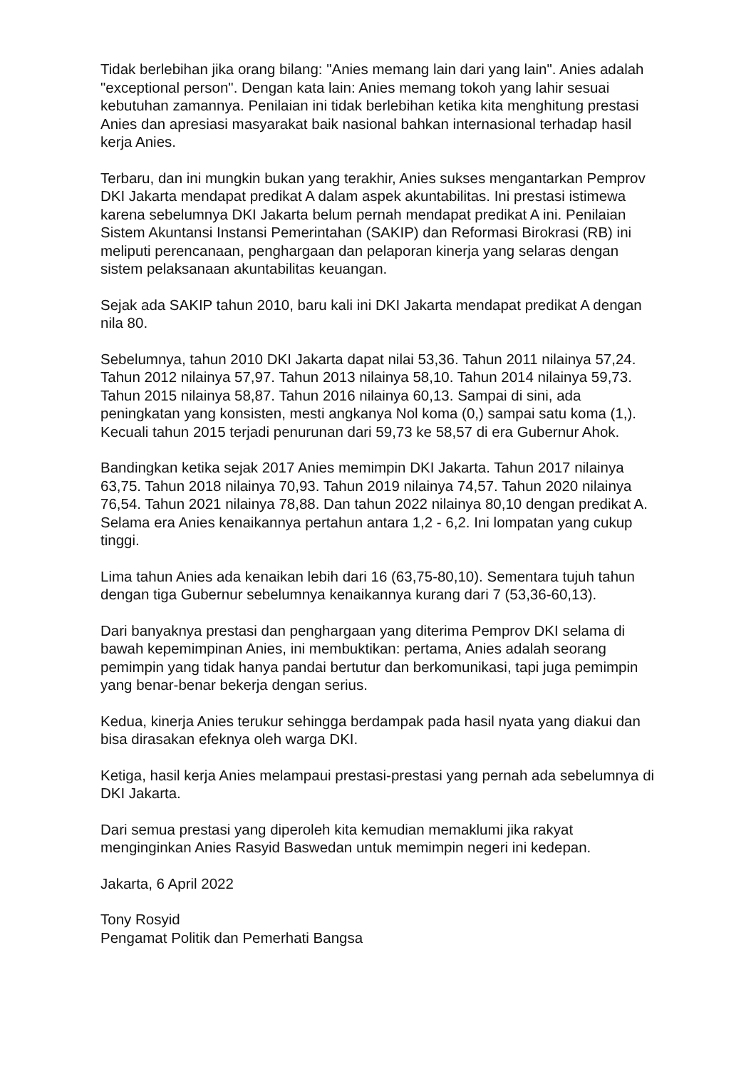Tidak berlebihan jika orang bilang: "Anies memang lain dari yang lain". Anies adalah "exceptional person". Dengan kata lain: Anies memang tokoh yang lahir sesuai kebutuhan zamannya. Penilaian ini tidak berlebihan ketika kita menghitung prestasi Anies dan apresiasi masyarakat baik nasional bahkan internasional terhadap hasil kerja Anies.
Terbaru, dan ini mungkin bukan yang terakhir, Anies sukses mengantarkan Pemprov DKI Jakarta mendapat predikat A dalam aspek akuntabilitas. Ini prestasi istimewa karena sebelumnya DKI Jakarta belum pernah mendapat predikat A ini. Penilaian Sistem Akuntansi Instansi Pemerintahan (SAKIP) dan Reformasi Birokrasi (RB) ini meliputi perencanaan, penghargaan dan pelaporan kinerja yang selaras dengan sistem pelaksanaan akuntabilitas keuangan.
Sejak ada SAKIP tahun 2010, baru kali ini DKI Jakarta mendapat predikat A dengan nila 80.
Sebelumnya, tahun 2010 DKI Jakarta dapat nilai 53,36. Tahun 2011 nilainya 57,24. Tahun 2012 nilainya 57,97. Tahun 2013 nilainya 58,10. Tahun 2014 nilainya 59,73. Tahun 2015 nilainya 58,87. Tahun 2016 nilainya 60,13. Sampai di sini, ada peningkatan yang konsisten, mesti angkanya Nol koma (0,) sampai satu koma (1,). Kecuali tahun 2015 terjadi penurunan dari 59,73 ke 58,57 di era Gubernur Ahok.
Bandingkan ketika sejak 2017 Anies memimpin DKI Jakarta. Tahun 2017 nilainya 63,75. Tahun 2018 nilainya 70,93. Tahun 2019 nilainya 74,57. Tahun 2020 nilainya 76,54. Tahun 2021 nilainya 78,88. Dan tahun 2022 nilainya 80,10 dengan predikat A. Selama era Anies kenaikannya pertahun antara 1,2 - 6,2. Ini lompatan yang cukup tinggi.
Lima tahun Anies ada kenaikan lebih dari 16 (63,75-80,10). Sementara tujuh tahun dengan tiga Gubernur sebelumnya kenaikannya kurang dari 7 (53,36-60,13).
Dari banyaknya prestasi dan penghargaan yang diterima Pemprov DKI selama di bawah kepemimpinan Anies, ini membuktikan: pertama, Anies adalah seorang pemimpin yang tidak hanya pandai bertutur dan berkomunikasi, tapi juga pemimpin yang benar-benar bekerja dengan serius.
Kedua, kinerja Anies terukur sehingga berdampak pada hasil nyata yang diakui dan bisa dirasakan efeknya oleh warga DKI.
Ketiga, hasil kerja Anies melampaui prestasi-prestasi yang pernah ada sebelumnya di DKI Jakarta.
Dari semua prestasi yang diperoleh kita kemudian memaklumi jika rakyat menginginkan Anies Rasyid Baswedan untuk memimpin negeri ini kedepan.
Jakarta, 6 April 2022
Tony Rosyid
Pengamat Politik dan Pemerhati Bangsa